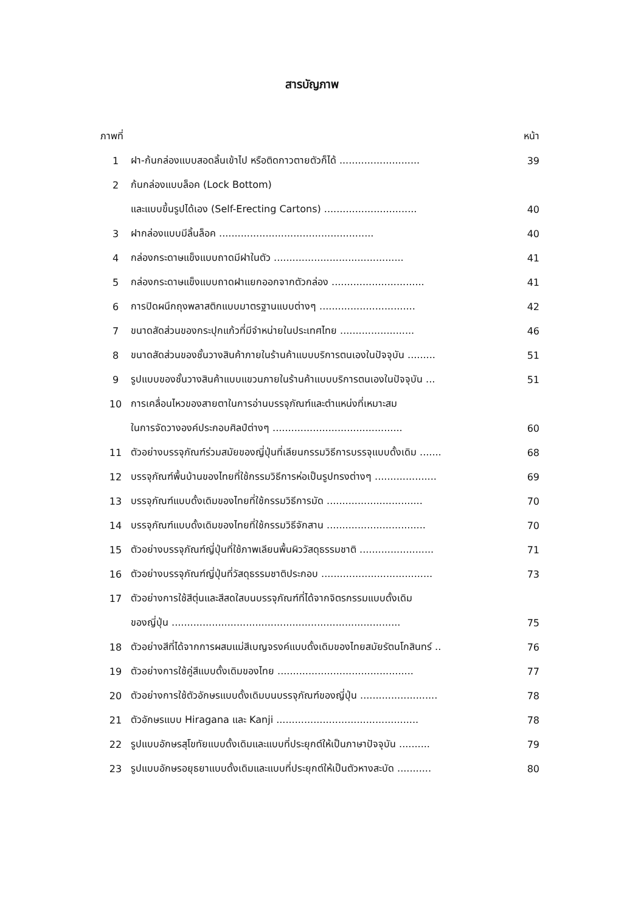สารบัญภาพ
| ภาพที่ | | หน้า |
| --- | --- | --- |
| 1 | ฝา-ก้นกล่องแบบสอดลิ้นเข้าไป หรือติดกาวตายตัวก็ได้ .......................... | 39 |
| 2 | ก้นกล่องแบบล็อค (Lock Bottom) | |
| | และแบบขึ้นรูปได้เอง (Self-Erecting Cartons) .............................. | 40 |
| 3 | ฝากล่องแบบมีลิ้นล็อค .................................................. | 40 |
| 4 | กล่องกระดาษแข็งแบบถาดมีฝาในตัว .......................................... | 41 |
| 5 | กล่องกระดาษแข็งแบบถาดฝาแยกออกจากตัวกล่อง .............................. | 41 |
| 6 | การปิดผนึกถุงพลาสติกแบบมาตรฐานแบบต่างๆ ............................... | 42 |
| 7 | ขนาดสัดส่วนของกระปุกแก้วที่มีจำหน่ายในประเทศไทย ........................ | 46 |
| 8 | ขนาดสัดส่วนของชั้นวางสินค้าภายในร้านค้าแบบบริการตนเองในปัจจุบัน ......... | 51 |
| 9 | รูปแบบของชั้นวางสินค้าแบบแขวนภายในร้านค้าแบบบริการตนเองในปัจจุบัน ... | 51 |
| 10 | การเคลื่อนไหวของสายตาในการอ่านบรรจุภัณฑ์และตำแหน่งที่เหมาะสม | |
| | ในการจัดวางองค์ประกอบศิลป์ต่างๆ .......................................... | 60 |
| 11 | ตัวอย่างบรรจุภัณฑ์ร่วมสมัยของญี่ปุ่นที่เลียนกรรมวิธีการบรรจุแบบดั้งเดิม ....... | 68 |
| 12 | บรรจุภัณฑ์พื้นบ้านของไทยที่ใช้กรรมวิธีการห่อเป็นรูปทรงต่างๆ .................... | 69 |
| 13 | บรรจุภัณฑ์แบบดั้งเดิมของไทยที่ใช้กรรมวิธีการมัด ............................... | 70 |
| 14 | บรรจุภัณฑ์แบบดั้งเดิมของไทยที่ใช้กรรมวิธีจักสาน ................................ | 70 |
| 15 | ตัวอย่างบรรจุภัณฑ์ญี่ปุ่นที่ใช้ภาพเลียนพื้นผิววัสดุธรรมชาติ ........................ | 71 |
| 16 | ตัวอย่างบรรจุภัณฑ์ญี่ปุ่นที่วัสดุธรรมชาติประกอบ .................................... | 73 |
| 17 | ตัวอย่างการใช้สีตุ่นและสีสดใสบนบรรจุภัณฑ์ที่ได้จากจิตรกรรมแบบดั้งเดิม | |
| | ของญี่ปุ่น .......................................................................... | 75 |
| 18 | ตัวอย่างสีที่ได้จากการผสมแม่สีเบญจรงค์แบบดั้งเดิมของไทยสมัยรัตนโกสินทร์ .. | 76 |
| 19 | ตัวอย่างการใช้คู่สีแบบดั้งเดิมของไทย ............................................ | 77 |
| 20 | ตัวอย่างการใช้ตัวอักษรแบบดั้งเดิมบนบรรจุภัณฑ์ของญี่ปุ่น ......................... | 78 |
| 21 | ตัวอักษรแบบ Hiragana และ Kanji .............................................. | 78 |
| 22 | รูปแบบอักษรสุโขทัยแบบดั้งเดิมและแบบที่ประยุกต์ให้เป็นภาษาปัจจุบัน .......... | 79 |
| 23 | รูปแบบอักษรอยุธยาแบบดั้งเดิมและแบบที่ประยุกต์ให้เป็นตัวหางสะบัด ........... | 80 |